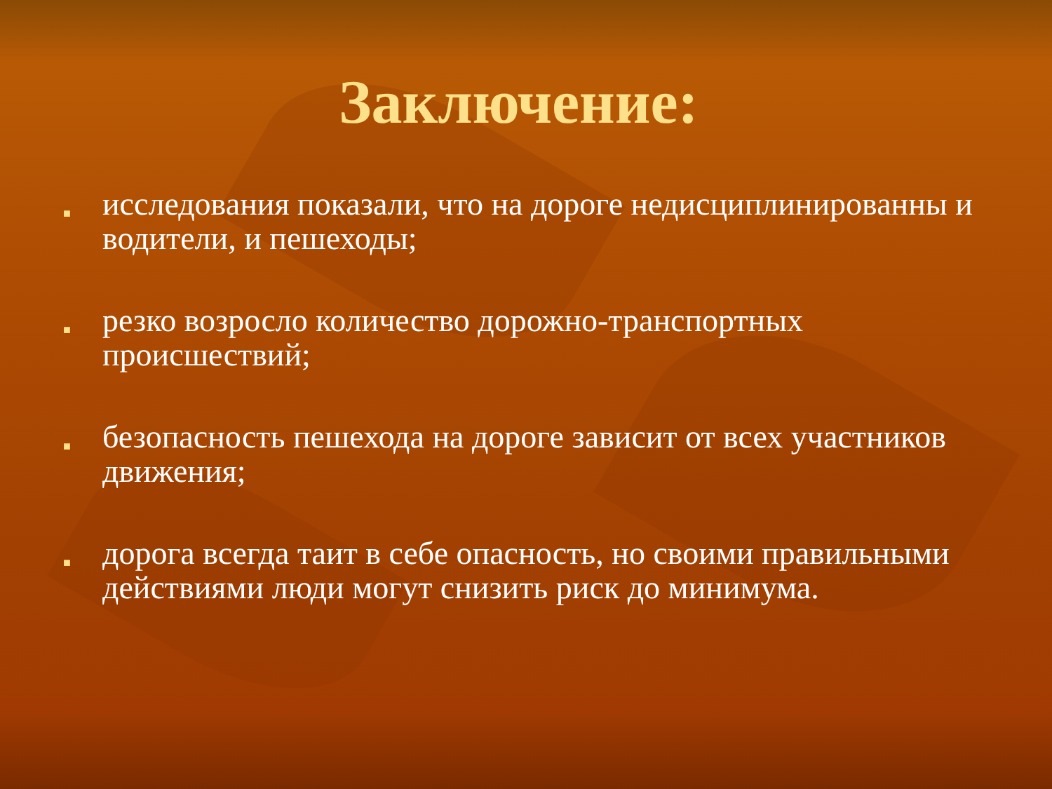Заключение:
■ исследования показали, что на дороге недисциплинированны и водители, и пешеходы;
■ резко возросло количество дорожно-транспортных происшествий;
■ безопасность пешехода на дороге зависит от всех участников движения;
■ дорога всегда таит в себе опасность, но своими правильными действиями люди могут снизить риск до минимума.